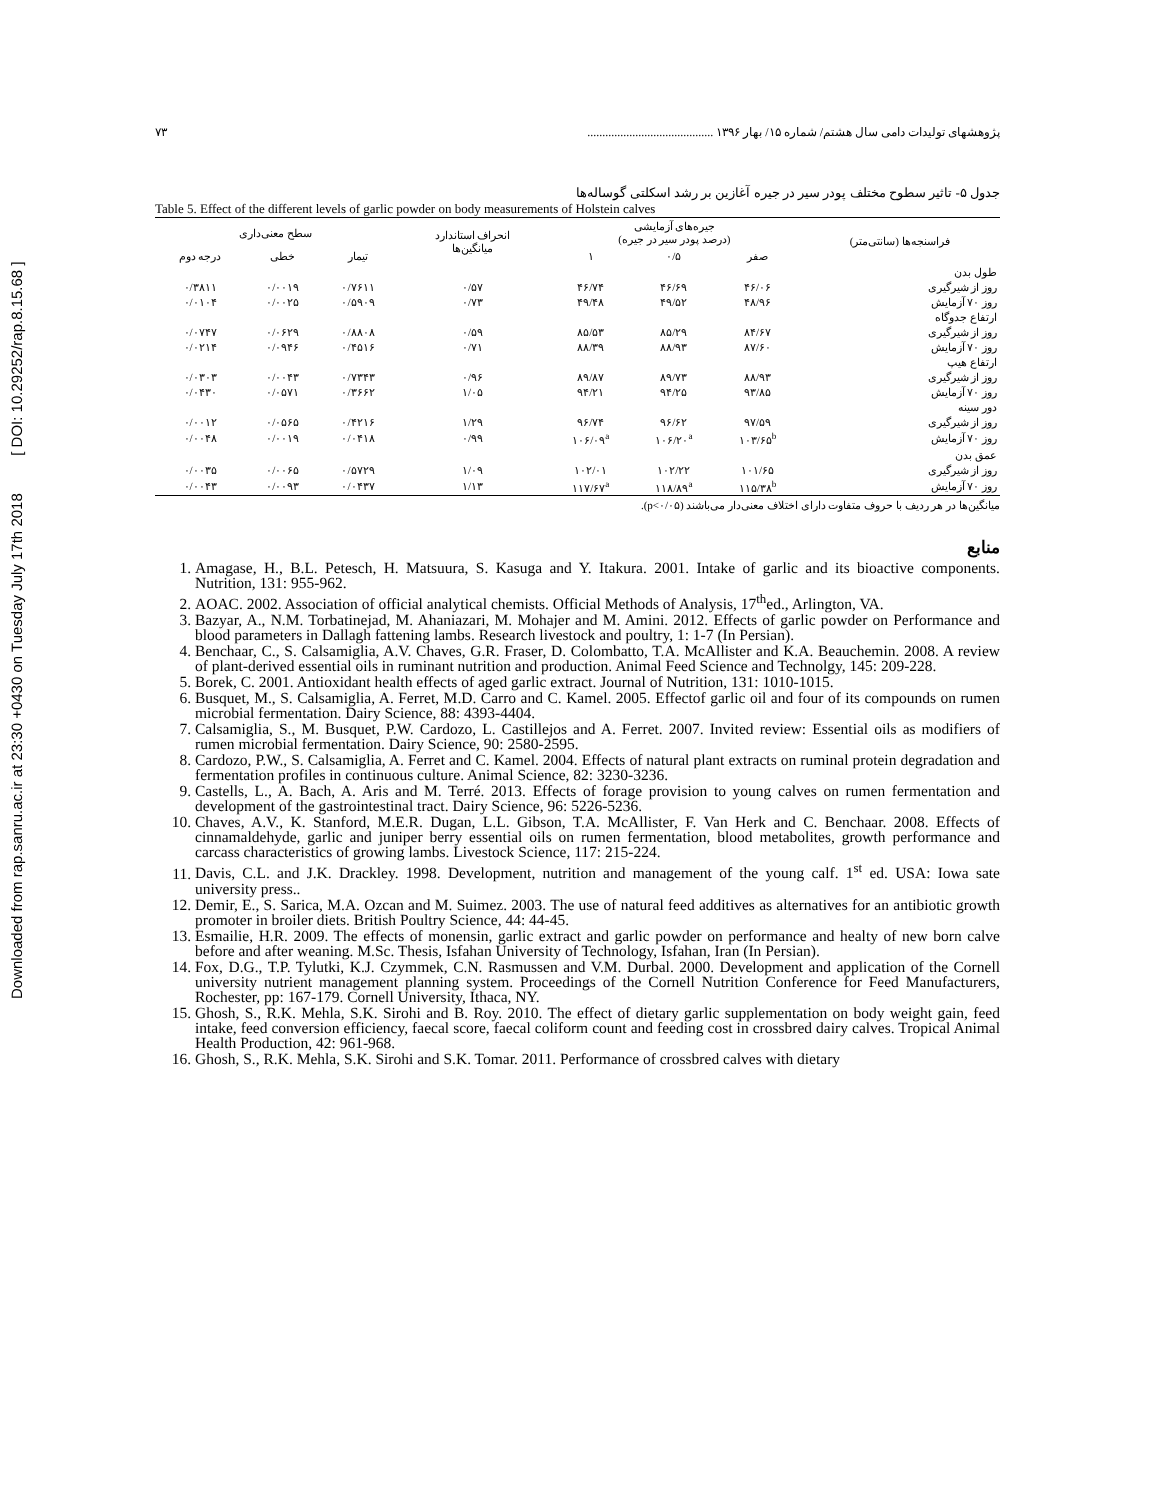Downloaded from rap.sanru.ac.ir at 23:30 +0430 on Tuesday July 17th 2018 [ DOI: 10.29252/rap.8.15.68 ]
پژوهشهای تولیدات دامی سال هشتم/ شماره ۱۵/ بهار ۱۳۹۶ .......................................... ۷۳
جدول ۵- تاثیر سطوح مختلف پودر سیر در جیره آغازین بر رشد اسکلتی گوساله‌ها
Table 5. Effect of the different levels of garlic powder on body measurements of Holstein calves
| فراسنجه‌ها (سانتی‌متر) | جیره‌های آزمایشی (درصد پودر سیر در جیره) | | | انحراف استاندارد میانگین‌ها | سطح معنی‌داری | | |
| --- | --- | --- | --- | --- | --- | --- | --- |
| | صفر | ۰/۵ | ۱ | | تیمار | خطی | درجه دوم |
| طول بدن | | | | | | | |
| روز از شیرگیری | ۴۶/۰۶ | ۴۶/۶۹ | ۴۶/۷۴ | ۰/۵۷ | ۰/۷۶۱۱ | ۰/۰۰۱۹ | ۰/۳۸۱۱ |
| روز ۷۰ آزمایش | ۴۸/۹۶ | ۴۹/۵۲ | ۴۹/۴۸ | ۰/۷۳ | ۰/۵۹۰۹ | ۰/۰۰۲۵ | ۰/۰۱۰۴ |
| ارتفاع جدوگاه | | | | | | | |
| روز از شیرگیری | ۸۴/۶۷ | ۸۵/۲۹ | ۸۵/۵۳ | ۰/۵۹ | ۰/۸۸۰۸ | ۰/۰۶۲۹ | ۰/۰۷۴۷ |
| روز ۷۰ آزمایش | ۸۷/۶۰ | ۸۸/۹۳ | ۸۸/۳۹ | ۰/۷۱ | ۰/۴۵۱۶ | ۰/۰۹۴۶ | ۰/۰۲۱۴ |
| ارتفاع هیپ | | | | | | | |
| روز از شیرگیری | ۸۸/۹۳ | ۸۹/۷۳ | ۸۹/۸۷ | ۰/۹۶ | ۰/۷۳۴۳ | ۰/۰۰۴۳ | ۰/۰۳۰۳ |
| روز ۷۰ آزمایش | ۹۳/۸۵ | ۹۴/۲۵ | ۹۴/۲۱ | ۱/۰۵ | ۰/۳۶۶۲ | ۰/۰۵۷۱ | ۰/۰۴۳۰ |
| دور سینه | | | | | | | |
| روز از شیرگیری | ۹۷/۵۹ | ۹۶/۶۲ | ۹۶/۷۴ | ۱/۲۹ | ۰/۴۲۱۶ | ۰/۰۵۶۵ | ۰/۰۰۱۲ |
| روز ۷۰ آزمایش | ۱۰۳/۶۵<sup>b</sup> | ۱۰۶/۲۰<sup>a</sup> | ۱۰۶/۰۹<sup>a</sup> | ۰/۹۹ | ۰/۰۴۱۸ | ۰/۰۰۱۹ | ۰/۰۰۴۸ |
| عمق بدن | | | | | | | |
| روز از شیرگیری | ۱۰۱/۶۵ | ۱۰۲/۲۲ | ۱۰۲/۰۱ | ۱/۰۹ | ۰/۵۷۲۹ | ۰/۰۰۶۵ | ۰/۰۰۳۵ |
| روز ۷۰ آزمایش | ۱۱۵/۳۸<sup>b</sup> | ۱۱۸/۸۹<sup>a</sup> | ۱۱۷/۶۷<sup>a</sup> | ۱/۱۳ | ۰/۰۴۳۷ | ۰/۰۰۹۳ | ۰/۰۰۴۳ |
میانگین‌ها در هر ردیف با حروف متفاوت دارای اختلاف معنی‌دار می‌باشند (p<۰/۰۵).
منابع
1. Amagase, H., B.L. Petesch, H. Matsuura, S. Kasuga and Y. Itakura. 2001. Intake of garlic and its bioactive components. Nutrition, 131: 955-962.
2. AOAC. 2002. Association of official analytical chemists. Official Methods of Analysis, 17<sup>th</sup>ed., Arlington, VA.
3. Bazyar, A., N.M. Torbatinejad, M. Ahaniazari, M. Mohajer and M. Amini. 2012. Effects of garlic powder on Performance and blood parameters in Dallagh fattening lambs. Research livestock and poultry, 1: 1-7 (In Persian).
4. Benchaar, C., S. Calsamiglia, A.V. Chaves, G.R. Fraser, D. Colombatto, T.A. McAllister and K.A. Beauchemin. 2008. A review of plant-derived essential oils in ruminant nutrition and production. Animal Feed Science and Technolgy, 145: 209-228.
5. Borek, C. 2001. Antioxidant health effects of aged garlic extract. Journal of Nutrition, 131: 1010-1015.
6. Busquet, M., S. Calsamiglia, A. Ferret, M.D. Carro and C. Kamel. 2005. Effectof garlic oil and four of its compounds on rumen microbial fermentation. Dairy Science, 88: 4393-4404.
7. Calsamiglia, S., M. Busquet, P.W. Cardozo, L. Castillejos and A. Ferret. 2007. Invited review: Essential oils as modifiers of rumen microbial fermentation. Dairy Science, 90: 2580-2595.
8. Cardozo, P.W., S. Calsamiglia, A. Ferret and C. Kamel. 2004. Effects of natural plant extracts on ruminal protein degradation and fermentation profiles in continuous culture. Animal Science, 82: 3230-3236.
9. Castells, L., A. Bach, A. Aris and M. Terré. 2013. Effects of forage provision to young calves on rumen fermentation and development of the gastrointestinal tract. Dairy Science, 96: 5226-5236.
10. Chaves, A.V., K. Stanford, M.E.R. Dugan, L.L. Gibson, T.A. McAllister, F. Van Herk and C. Benchaar. 2008. Effects of cinnamaldehyde, garlic and juniper berry essential oils on rumen fermentation, blood metabolites, growth performance and carcass characteristics of growing lambs. Livestock Science, 117: 215-224.
11. Davis, C.L. and J.K. Drackley. 1998. Development, nutrition and management of the young calf. 1<sup>st</sup> ed. USA: Iowa sate university press..
12. Demir, E., S. Sarica, M.A. Ozcan and M. Suimez. 2003. The use of natural feed additives as alternatives for an antibiotic growth promoter in broiler diets. British Poultry Science, 44: 44-45.
13. Esmailie, H.R. 2009. The effects of monensin, garlic extract and garlic powder on performance and healty of new born calve before and after weaning. M.Sc. Thesis, Isfahan University of Technology, Isfahan, Iran (In Persian).
14. Fox, D.G., T.P. Tylutki, K.J. Czymmek, C.N. Rasmussen and V.M. Durbal. 2000. Development and application of the Cornell university nutrient management planning system. Proceedings of the Cornell Nutrition Conference for Feed Manufacturers, Rochester, pp: 167-179. Cornell University, Ithaca, NY.
15. Ghosh, S., R.K. Mehla, S.K. Sirohi and B. Roy. 2010. The effect of dietary garlic supplementation on body weight gain, feed intake, feed conversion efficiency, faecal score, faecal coliform count and feeding cost in crossbred dairy calves. Tropical Animal Health Production, 42: 961-968.
16. Ghosh, S., R.K. Mehla, S.K. Sirohi and S.K. Tomar. 2011. Performance of crossbred calves with dietary